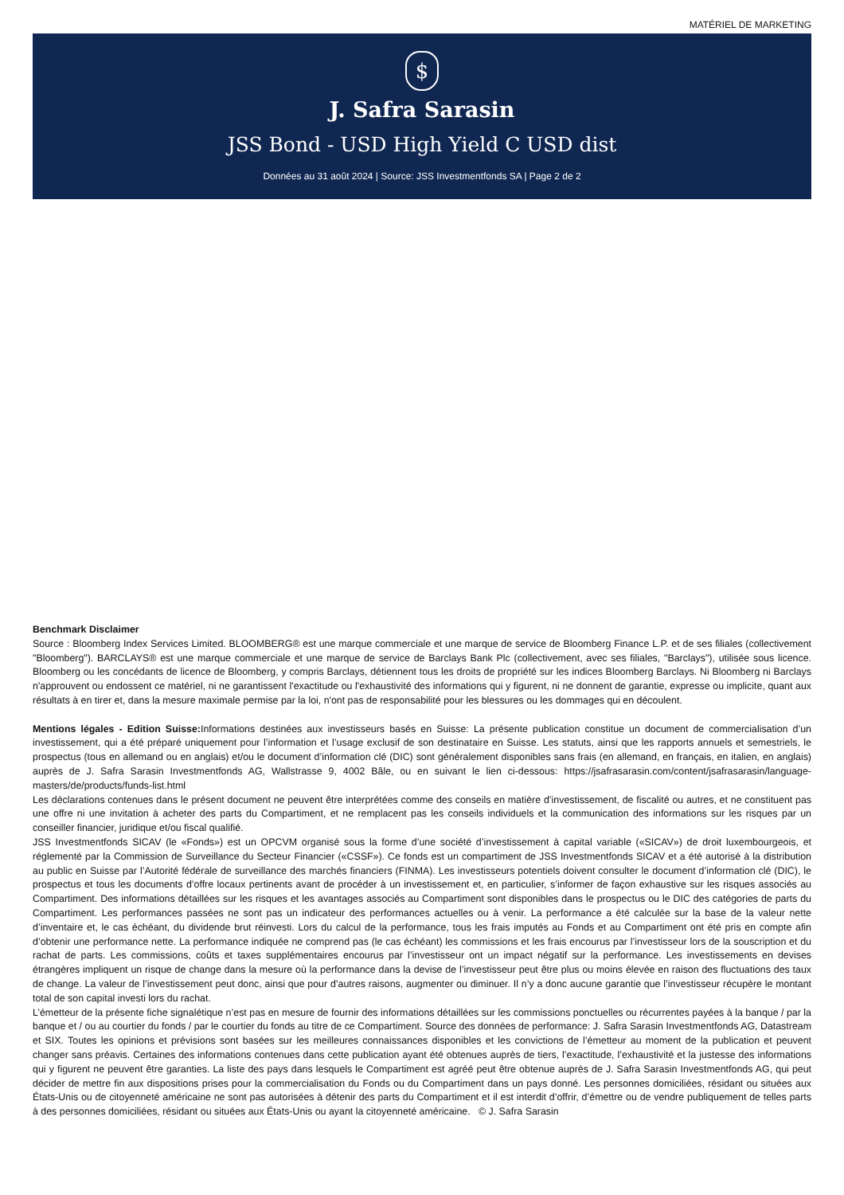MATÉRIEL DE MARKETING
$
J. Safra Sarasin
JSS Bond - USD High Yield C USD dist
Données au 31 août 2024 | Source: JSS Investmentfonds SA | Page 2 de 2
Benchmark Disclaimer
Source : Bloomberg Index Services Limited. BLOOMBERG® est une marque commerciale et une marque de service de Bloomberg Finance L.P. et de ses filiales (collectivement "Bloomberg"). BARCLAYS® est une marque commerciale et une marque de service de Barclays Bank Plc (collectivement, avec ses filiales, "Barclays"), utilisée sous licence. Bloomberg ou les concédants de licence de Bloomberg, y compris Barclays, détiennent tous les droits de propriété sur les indices Bloomberg Barclays. Ni Bloomberg ni Barclays n'approuvent ou endossent ce matériel, ni ne garantissent l'exactitude ou l'exhaustivité des informations qui y figurent, ni ne donnent de garantie, expresse ou implicite, quant aux résultats à en tirer et, dans la mesure maximale permise par la loi, n'ont pas de responsabilité pour les blessures ou les dommages qui en découlent.
Mentions légales - Edition Suisse: Informations destinées aux investisseurs basés en Suisse: La présente publication constitue un document de commercialisation d’un investissement, qui a été préparé uniquement pour l’information et l’usage exclusif de son destinataire en Suisse. Les statuts, ainsi que les rapports annuels et semestriels, le prospectus (tous en allemand ou en anglais) et/ou le document d’information clé (DIC) sont généralement disponibles sans frais (en allemand, en français, en italien, en anglais) auprès de J. Safra Sarasin Investmentfonds AG, Wallstrasse 9, 4002 Bâle, ou en suivant le lien ci-dessous: https://jsafrasarasin.com/content/jsafrasarasin/language-masters/de/products/funds-list.html
Les déclarations contenues dans le présent document ne peuvent être interprétées comme des conseils en matière d’investissement, de fiscalité ou autres, et ne constituent pas une offre ni une invitation à acheter des parts du Compartiment, et ne remplacent pas les conseils individuels et la communication des informations sur les risques par un conseiller financier, juridique et/ou fiscal qualifié.
JSS Investmentfonds SICAV (le «Fonds») est un OPCVM organisé sous la forme d’une société d’investissement à capital variable («SICAV») de droit luxembourgeois, et réglementé par la Commission de Surveillance du Secteur Financier («CSSF»). Ce fonds est un compartiment de JSS Investmentfonds SICAV et a été autorisé à la distribution au public en Suisse par l’Autorité fédérale de surveillance des marchés financiers (FINMA). Les investisseurs potentiels doivent consulter le document d’information clé (DIC), le prospectus et tous les documents d’offre locaux pertinents avant de procéder à un investissement et, en particulier, s’informer de façon exhaustive sur les risques associés au Compartiment. Des informations détaillées sur les risques et les avantages associés au Compartiment sont disponibles dans le prospectus ou le DIC des catégories de parts du Compartiment. Les performances passées ne sont pas un indicateur des performances actuelles ou à venir. La performance a été calculée sur la base de la valeur nette d’inventaire et, le cas échéant, du dividende brut réinvesti. Lors du calcul de la performance, tous les frais imputés au Fonds et au Compartiment ont été pris en compte afin d’obtenir une performance nette. La performance indiquée ne comprend pas (le cas échéant) les commissions et les frais encourus par l’investisseur lors de la souscription et du rachat de parts. Les commissions, coûts et taxes supplémentaires encourus par l’investisseur ont un impact négatif sur la performance. Les investissements en devises étrangères impliquent un risque de change dans la mesure où la performance dans la devise de l’investisseur peut être plus ou moins élevée en raison des fluctuations des taux de change. La valeur de l’investissement peut donc, ainsi que pour d’autres raisons, augmenter ou diminuer. Il n’y a donc aucune garantie que l’investisseur récupère le montant total de son capital investi lors du rachat.
L’émetteur de la présente fiche signalétique n’est pas en mesure de fournir des informations détaillées sur les commissions ponctuelles ou récurrentes payées à la banque / par la banque et / ou au courtier du fonds / par le courtier du fonds au titre de ce Compartiment. Source des données de performance: J. Safra Sarasin Investmentfonds AG, Datastream et SIX. Toutes les opinions et prévisions sont basées sur les meilleures connaissances disponibles et les convictions de l’émetteur au moment de la publication et peuvent changer sans préavis. Certaines des informations contenues dans cette publication ayant été obtenues auprès de tiers, l’exactitude, l’exhaustivité et la justesse des informations qui y figurent ne peuvent être garanties. La liste des pays dans lesquels le Compartiment est agréé peut être obtenue auprès de J. Safra Sarasin Investmentfonds AG, qui peut décider de mettre fin aux dispositions prises pour la commercialisation du Fonds ou du Compartiment dans un pays donné. Les personnes domiciliées, résidant ou situées aux États-Unis ou de citoyenneté américaine ne sont pas autorisées à détenir des parts du Compartiment et il est interdit d’offrir, d’émettre ou de vendre publiquement de telles parts à des personnes domiciliées, résidant ou situées aux États-Unis ou ayant la citoyenneté américaine. © J. Safra Sarasin